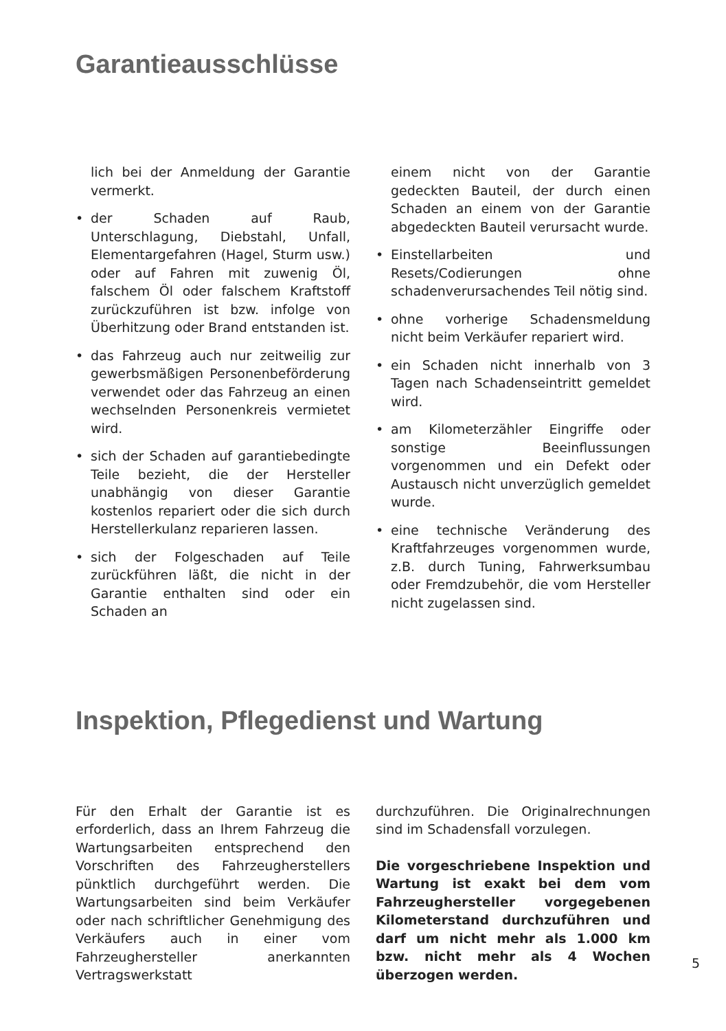Garantieausschlüsse
lich bei der Anmeldung der Garantie vermerkt.
• der Schaden auf Raub, Unterschlagung, Diebstahl, Unfall, Elementargefahren (Hagel, Sturm usw.) oder auf Fahren mit zuwenig Öl, falschem Öl oder falschem Kraftstoff zurückzuführen ist bzw. infolge von Überhitzung oder Brand entstanden ist.
• das Fahrzeug auch nur zeitweilig zur gewerbsmäßigen Personenbeförderung verwendet oder das Fahrzeug an einen wechselnden Personenkreis vermietet wird.
• sich der Schaden auf garantiebedingte Teile bezieht, die der Hersteller unabhängig von dieser Garantie kostenlos repariert oder die sich durch Herstellerkulanz reparieren lassen.
• sich der Folgeschaden auf Teile zurückführen läßt, die nicht in der Garantie enthalten sind oder ein Schaden an
einem nicht von der Garantie gedeckten Bauteil, der durch einen Schaden an einem von der Garantie abgedeckten Bauteil verursacht wurde.
• Einstellarbeiten und Resets/Codierungen ohne schadenverursachendes Teil nötig sind.
• ohne vorherige Schadensmeldung nicht beim Verkäufer repariert wird.
• ein Schaden nicht innerhalb von 3 Tagen nach Schadenseintritt gemeldet wird.
• am Kilometerzähler Eingriffe oder sonstige Beeinflussungen vorgenommen und ein Defekt oder Austausch nicht unverzüglich gemeldet wurde.
• eine technische Veränderung des Kraftfahrzeuges vorgenommen wurde, z.B. durch Tuning, Fahrwerksumbau oder Fremdzubehör, die vom Hersteller nicht zugelassen sind.
Inspektion, Pflegedienst und Wartung
Für den Erhalt der Garantie ist es erforderlich, dass an Ihrem Fahrzeug die Wartungsarbeiten entsprechend den Vorschriften des Fahrzeugherstellers pünktlich durchgeführt werden. Die Wartungsarbeiten sind beim Verkäufer oder nach schriftlicher Genehmigung des Verkäufers auch in einer vom Fahrzeughersteller anerkannten Vertragswerkstatt
durchzuführen. Die Originalrechnungen sind im Schadensfall vorzulegen.
Die vorgeschriebene Inspektion und Wartung ist exakt bei dem vom Fahrzeughersteller vorgegebenen Kilometerstand durchzuführen und darf um nicht mehr als 1.000 km bzw. nicht mehr als 4 Wochen überzogen werden.
5